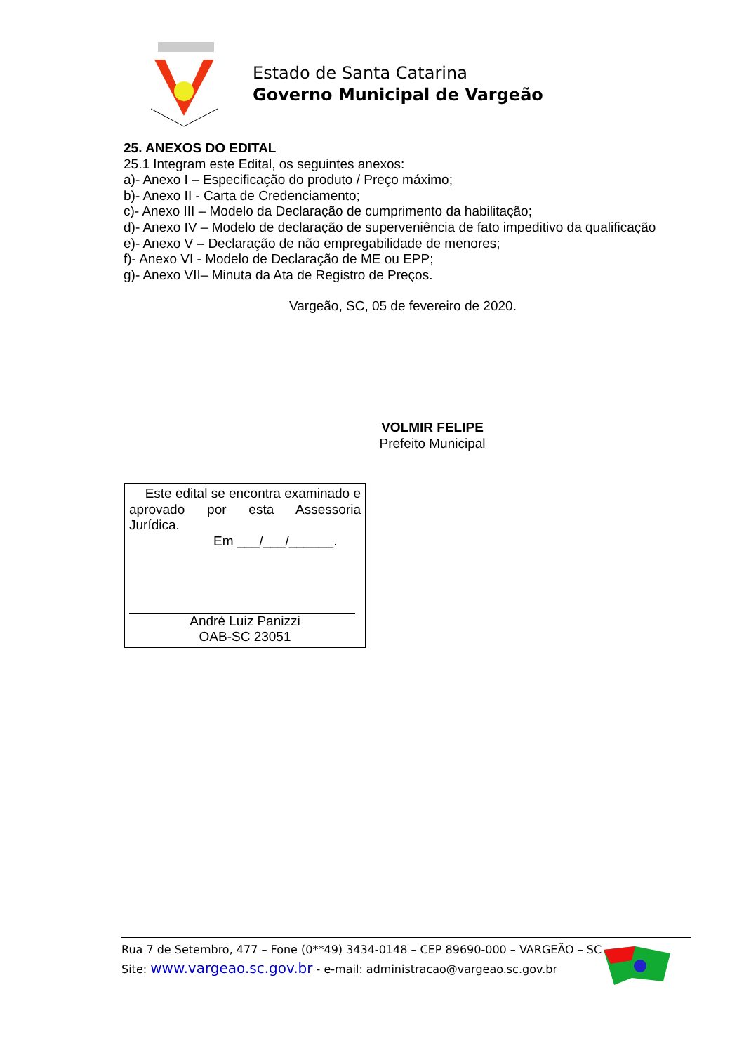Estado de Santa Catarina
Governo Municipal de Vargeão
25. ANEXOS DO EDITAL
25.1 Integram este Edital, os seguintes anexos:
a)- Anexo I – Especificação do produto / Preço máximo;
b)- Anexo II - Carta de Credenciamento;
c)- Anexo III – Modelo da Declaração de cumprimento da habilitação;
d)- Anexo IV – Modelo de declaração de superveniência de fato impeditivo da qualificação
e)- Anexo V – Declaração de não empregabilidade de menores;
f)- Anexo VI - Modelo de Declaração de ME ou EPP;
g)- Anexo VII– Minuta da Ata de Registro de Preços.
Vargeão, SC, 05 de fevereiro de 2020.
VOLMIR FELIPE
Prefeito Municipal
Este edital se encontra examinado e
aprovado por esta Assessoria
Jurídica.
Em ___/___/______.
André Luiz Panizzi
OAB-SC 23051
Rua 7 de Setembro, 477 – Fone (0**49) 3434-0148 – CEP 89690-000 – VARGEÃO – SC
Site: www.vargeao.sc.gov.br - e-mail: administracao@vargeao.sc.gov.br